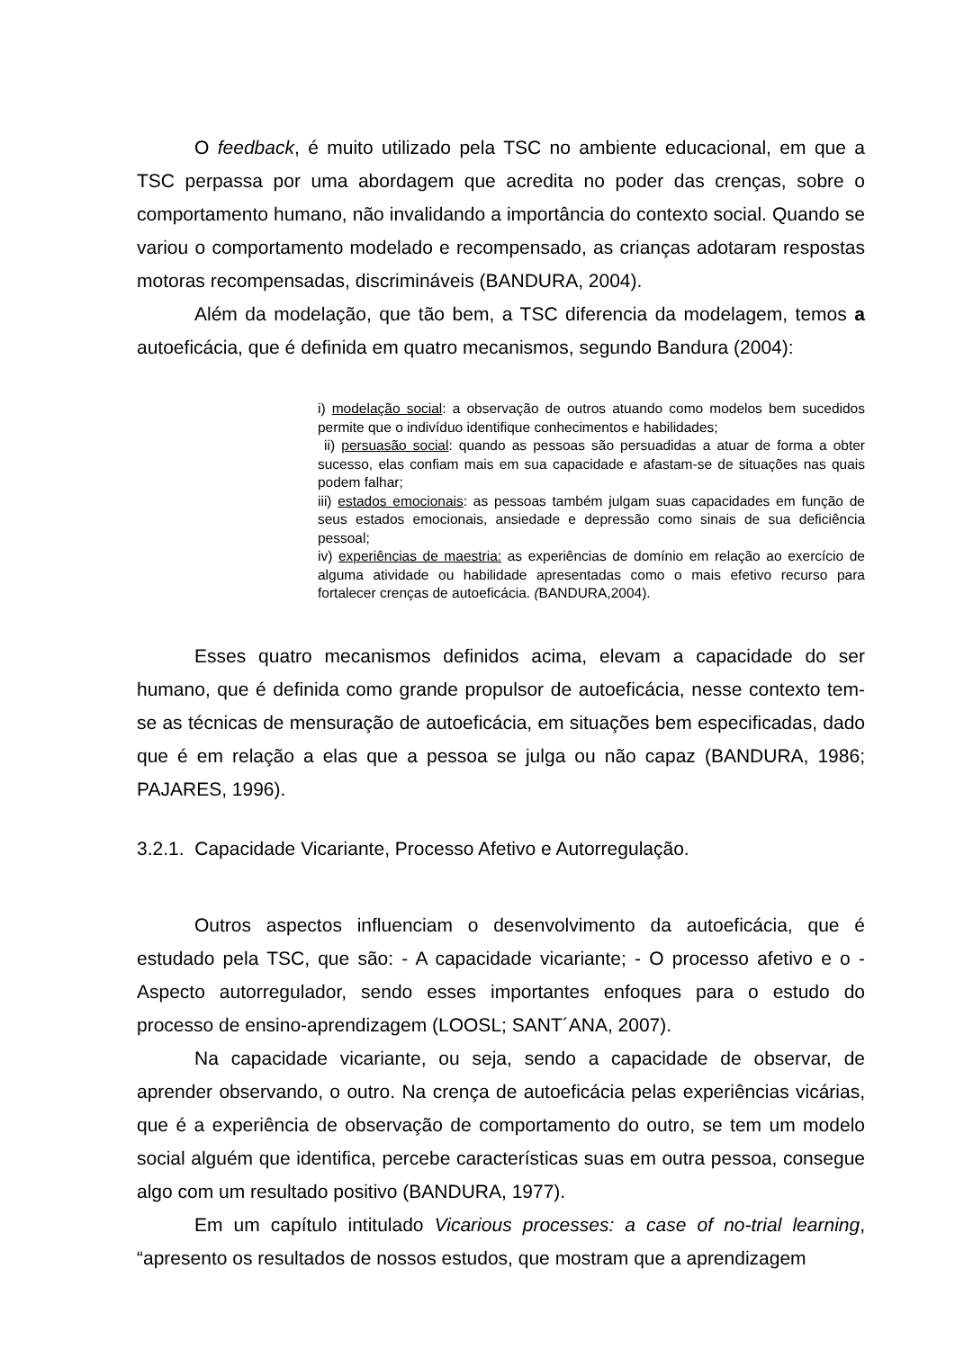O feedback, é muito utilizado pela TSC no ambiente educacional, em que a TSC perpassa por uma abordagem que acredita no poder das crenças, sobre o comportamento humano, não invalidando a importância do contexto social. Quando se variou o comportamento modelado e recompensado, as crianças adotaram respostas motoras recompensadas, discrimináveis (BANDURA, 2004).
Além da modelação, que tão bem, a TSC diferencia da modelagem, temos a autoeficácia, que é definida em quatro mecanismos, segundo Bandura (2004):
i) modelação social: a observação de outros atuando como modelos bem sucedidos permite que o indivíduo identifique conhecimentos e habilidades;
ii) persuasão social: quando as pessoas são persuadidas a atuar de forma a obter sucesso, elas confiam mais em sua capacidade e afastam-se de situações nas quais podem falhar;
iii) estados emocionais: as pessoas também julgam suas capacidades em função de seus estados emocionais, ansiedade e depressão como sinais de sua deficiência pessoal;
iv) experiências de maestria: as experiências de domínio em relação ao exercício de alguma atividade ou habilidade apresentadas como o mais efetivo recurso para fortalecer crenças de autoeficácia. (BANDURA,2004).
Esses quatro mecanismos definidos acima, elevam a capacidade do ser humano, que é definida como grande propulsor de autoeficácia, nesse contexto tem-se as técnicas de mensuração de autoeficácia, em situações bem especificadas, dado que é em relação a elas que a pessoa se julga ou não capaz (BANDURA, 1986; PAJARES, 1996).
3.2.1. Capacidade Vicariante, Processo Afetivo e Autorregulação.
Outros aspectos influenciam o desenvolvimento da autoeficácia, que é estudado pela TSC, que são: - A capacidade vicariante; - O processo afetivo e o - Aspecto autorregulador, sendo esses importantes enfoques para o estudo do processo de ensino-aprendizagem (LOOSL; SANT´ANA, 2007).
Na capacidade vicariante, ou seja, sendo a capacidade de observar, de aprender observando, o outro. Na crença de autoeficácia pelas experiências vicárias, que é a experiência de observação de comportamento do outro, se tem um modelo social alguém que identifica, percebe características suas em outra pessoa, consegue algo com um resultado positivo (BANDURA, 1977).
Em um capítulo intitulado Vicarious processes: a case of no-trial learning, “apresento os resultados de nossos estudos, que mostram que a aprendizagem